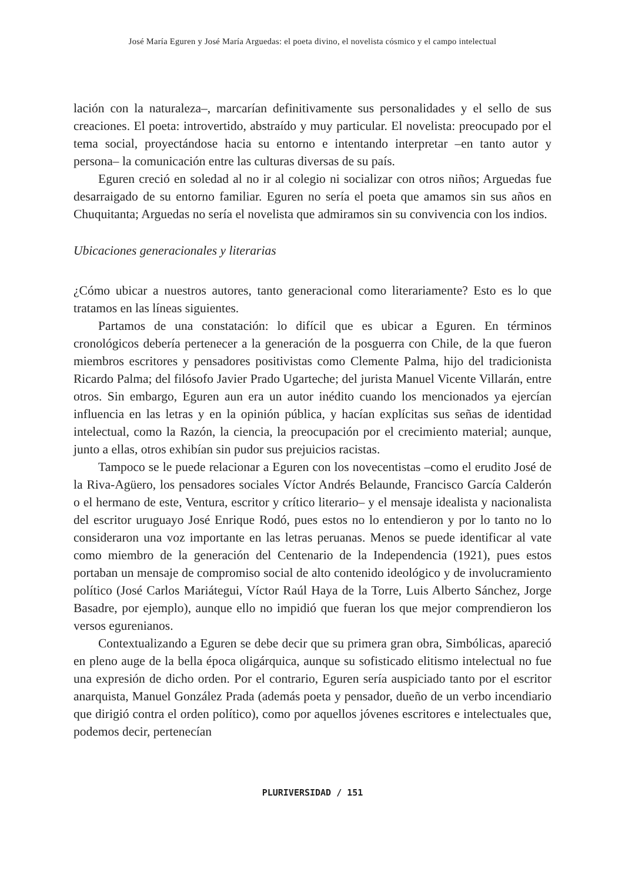José María Eguren y José María Arguedas: el poeta divino, el novelista cósmico y el campo intelectual
lación con la naturaleza–, marcarían definitivamente sus personalidades y el sello de sus creaciones. El poeta: introvertido, abstraído y muy particular. El novelista: preocupado por el tema social, proyectándose hacia su entorno e intentando interpretar –en tanto autor y persona– la comunicación entre las culturas diversas de su país.
Eguren creció en soledad al no ir al colegio ni socializar con otros niños; Arguedas fue desarraigado de su entorno familiar. Eguren no sería el poeta que amamos sin sus años en Chuquitanta; Arguedas no sería el novelista que admiramos sin su convivencia con los indios.
Ubicaciones generacionales y literarias
¿Cómo ubicar a nuestros autores, tanto generacional como literariamente? Esto es lo que tratamos en las líneas siguientes.
Partamos de una constatación: lo difícil que es ubicar a Eguren. En términos cronológicos debería pertenecer a la generación de la posguerra con Chile, de la que fueron miembros escritores y pensadores positivistas como Clemente Palma, hijo del tradicionista Ricardo Palma; del filósofo Javier Prado Ugarteche; del jurista Manuel Vicente Villarán, entre otros. Sin embargo, Eguren aun era un autor inédito cuando los mencionados ya ejercían influencia en las letras y en la opinión pública, y hacían explícitas sus señas de identidad intelectual, como la Razón, la ciencia, la preocupación por el crecimiento material; aunque, junto a ellas, otros exhibían sin pudor sus prejuicios racistas.
Tampoco se le puede relacionar a Eguren con los novecentistas –como el erudito José de la Riva-Agüero, los pensadores sociales Víctor Andrés Belaunde, Francisco García Calderón o el hermano de este, Ventura, escritor y crítico literario– y el mensaje idealista y nacionalista del escritor uruguayo José Enrique Rodó, pues estos no lo entendieron y por lo tanto no lo consideraron una voz importante en las letras peruanas. Menos se puede identificar al vate como miembro de la generación del Centenario de la Independencia (1921), pues estos portaban un mensaje de compromiso social de alto contenido ideológico y de involucramiento político (José Carlos Mariátegui, Víctor Raúl Haya de la Torre, Luis Alberto Sánchez, Jorge Basadre, por ejemplo), aunque ello no impidió que fueran los que mejor comprendieron los versos egurenianos.
Contextualizando a Eguren se debe decir que su primera gran obra, Simbólicas, apareció en pleno auge de la bella época oligárquica, aunque su sofisticado elitismo intelectual no fue una expresión de dicho orden. Por el contrario, Eguren sería auspiciado tanto por el escritor anarquista, Manuel González Prada (además poeta y pensador, dueño de un verbo incendiario que dirigió contra el orden político), como por aquellos jóvenes escritores e intelectuales que, podemos decir, pertenecían
PLURIVERSIDAD / 151